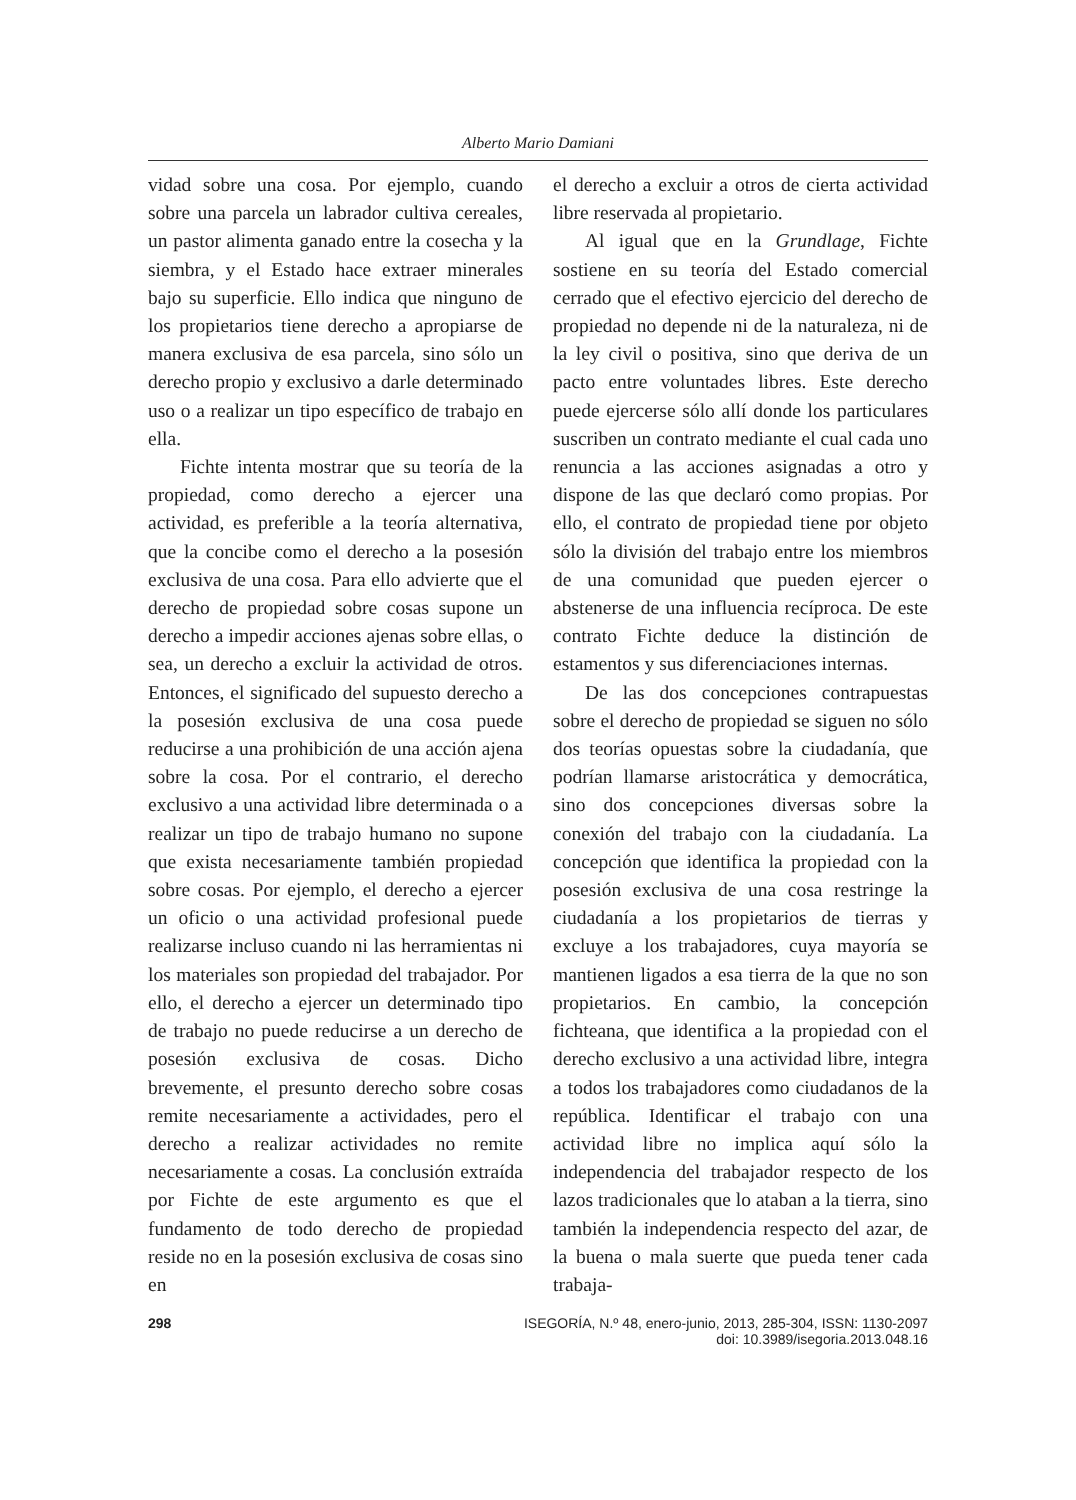Alberto Mario Damiani
vidad sobre una cosa. Por ejemplo, cuando sobre una parcela un labrador cultiva cereales, un pastor alimenta ganado entre la cosecha y la siembra, y el Estado hace extraer minerales bajo su superficie. Ello indica que ninguno de los propietarios tiene derecho a apropiarse de manera exclusiva de esa parcela, sino sólo un derecho propio y exclusivo a darle determinado uso o a realizar un tipo específico de trabajo en ella.
Fichte intenta mostrar que su teoría de la propiedad, como derecho a ejercer una actividad, es preferible a la teoría alternativa, que la concibe como el derecho a la posesión exclusiva de una cosa. Para ello advierte que el derecho de propiedad sobre cosas supone un derecho a impedir acciones ajenas sobre ellas, o sea, un derecho a excluir la actividad de otros. Entonces, el significado del supuesto derecho a la posesión exclusiva de una cosa puede reducirse a una prohibición de una acción ajena sobre la cosa. Por el contrario, el derecho exclusivo a una actividad libre determinada o a realizar un tipo de trabajo humano no supone que exista necesariamente también propiedad sobre cosas. Por ejemplo, el derecho a ejercer un oficio o una actividad profesional puede realizarse incluso cuando ni las herramientas ni los materiales son propiedad del trabajador. Por ello, el derecho a ejercer un determinado tipo de trabajo no puede reducirse a un derecho de posesión exclusiva de cosas. Dicho brevemente, el presunto derecho sobre cosas remite necesariamente a actividades, pero el derecho a realizar actividades no remite necesariamente a cosas. La conclusión extraída por Fichte de este argumento es que el fundamento de todo derecho de propiedad reside no en la posesión exclusiva de cosas sino en
el derecho a excluir a otros de cierta actividad libre reservada al propietario.
Al igual que en la Grundlage, Fichte sostiene en su teoría del Estado comercial cerrado que el efectivo ejercicio del derecho de propiedad no depende ni de la naturaleza, ni de la ley civil o positiva, sino que deriva de un pacto entre voluntades libres. Este derecho puede ejercerse sólo allí donde los particulares suscriben un contrato mediante el cual cada uno renuncia a las acciones asignadas a otro y dispone de las que declaró como propias. Por ello, el contrato de propiedad tiene por objeto sólo la división del trabajo entre los miembros de una comunidad que pueden ejercer o abstenerse de una influencia recíproca. De este contrato Fichte deduce la distinción de estamentos y sus diferenciaciones internas.
De las dos concepciones contrapuestas sobre el derecho de propiedad se siguen no sólo dos teorías opuestas sobre la ciudadanía, que podrían llamarse aristocrática y democrática, sino dos concepciones diversas sobre la conexión del trabajo con la ciudadanía. La concepción que identifica la propiedad con la posesión exclusiva de una cosa restringe la ciudadanía a los propietarios de tierras y excluye a los trabajadores, cuya mayoría se mantienen ligados a esa tierra de la que no son propietarios. En cambio, la concepción fichteana, que identifica a la propiedad con el derecho exclusivo a una actividad libre, integra a todos los trabajadores como ciudadanos de la república. Identificar el trabajo con una actividad libre no implica aquí sólo la independencia del trabajador respecto de los lazos tradicionales que lo ataban a la tierra, sino también la independencia respecto del azar, de la buena o mala suerte que pueda tener cada trabaja-
298 ISEGORÍA, N.º 48, enero-junio, 2013, 285-304, ISSN: 1130-2097
doi: 10.3989/isegoria.2013.048.16